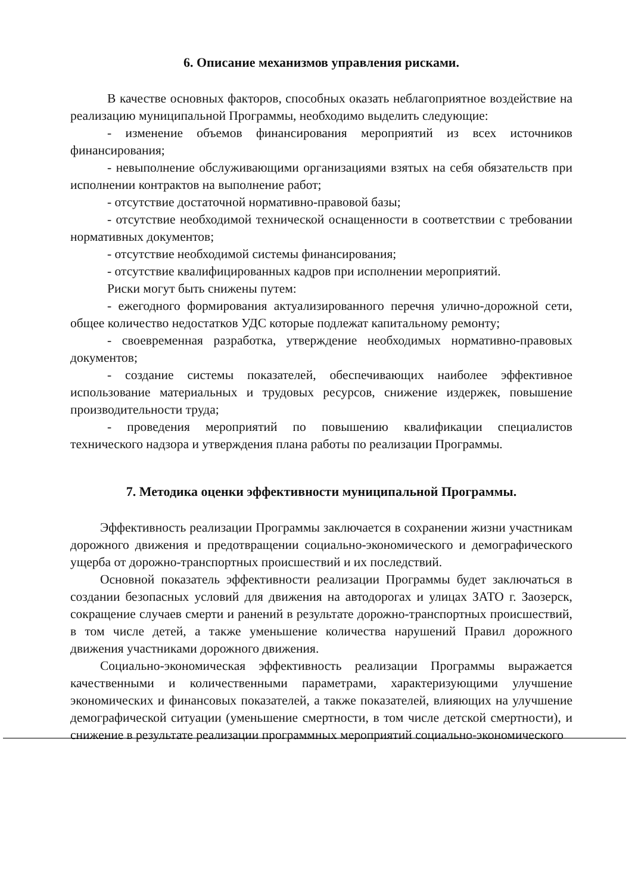6. Описание механизмов управления рисками.
В качестве основных факторов, способных оказать неблагоприятное воздействие на реализацию муниципальной Программы, необходимо выделить следующие:
- изменение объемов финансирования мероприятий из всех источников финансирования;
- невыполнение обслуживающими организациями взятых на себя обязательств при исполнении контрактов на выполнение работ;
- отсутствие достаточной нормативно-правовой базы;
- отсутствие необходимой технической оснащенности в соответствии с требовании нормативных документов;
- отсутствие необходимой системы финансирования;
- отсутствие квалифицированных кадров при исполнении мероприятий.
Риски могут быть снижены путем:
- ежегодного формирования актуализированного перечня улично-дорожной сети, общее количество недостатков УДС которые подлежат капитальному ремонту;
- своевременная разработка, утверждение необходимых нормативно-правовых документов;
- создание системы показателей, обеспечивающих наиболее эффективное использование материальных и трудовых ресурсов, снижение издержек, повышение производительности труда;
- проведения мероприятий по повышению квалификации специалистов технического надзора и утверждения плана работы по реализации Программы.
7. Методика оценки эффективности муниципальной Программы.
Эффективность реализации Программы заключается в сохранении жизни участникам дорожного движения и предотвращении социально-экономического и демографического ущерба от дорожно-транспортных происшествий и их последствий.
Основной показатель эффективности реализации Программы будет заключаться в создании безопасных условий для движения на автодорогах и улицах ЗАТО г. Заозерск, сокращение случаев смерти и ранений в результате дорожно-транспортных происшествий, в том числе детей, а также уменьшение количества нарушений Правил дорожного движения участниками дорожного движения.
Социально-экономическая эффективность реализации Программы выражается качественными и количественными параметрами, характеризующими улучшение экономических и финансовых показателей, а также показателей, влияющих на улучшение демографической ситуации (уменьшение смертности, в том числе детской смертности), и снижение в результате реализации программных мероприятий социально-экономического